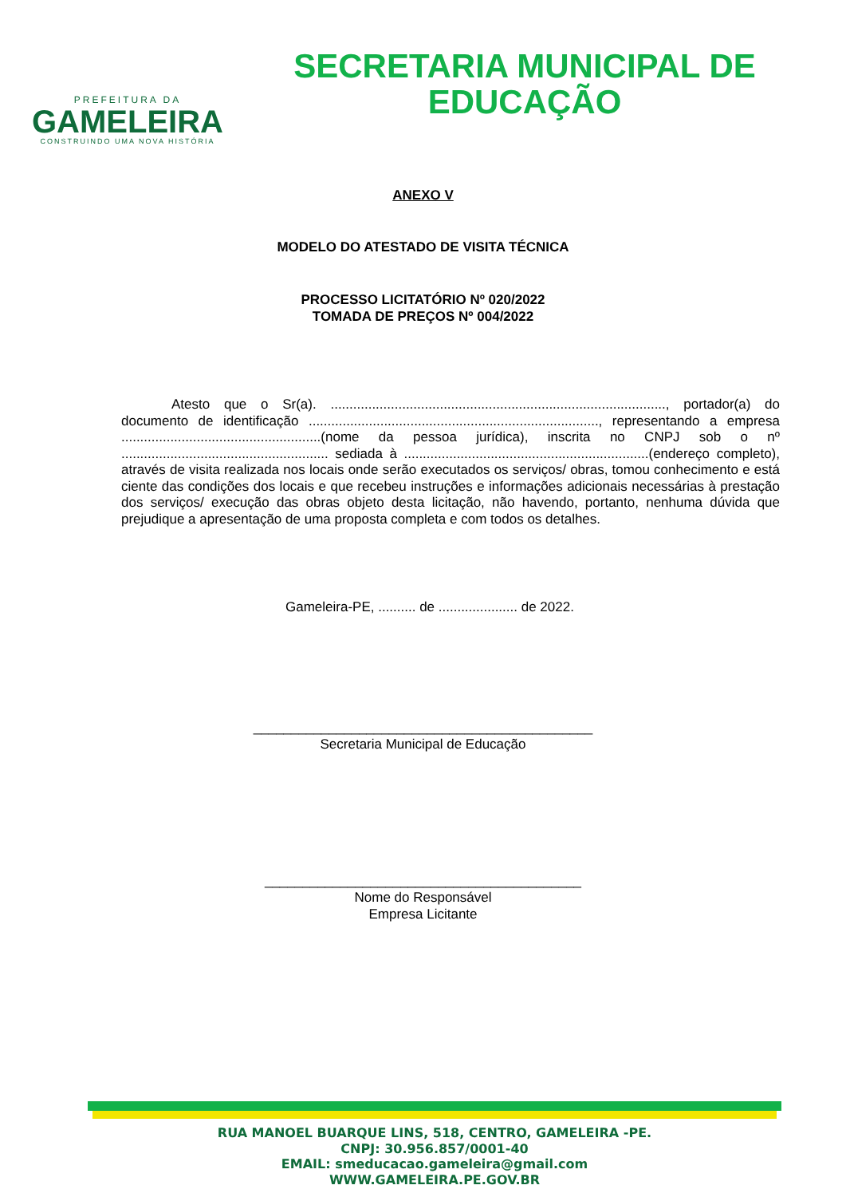PREFEITURA DA
GAMELEIRA
CONSTRUINDO UMA NOVA HISTÓRIA
SECRETARIA MUNICIPAL DE
EDUCAÇÃO
ANEXO V
MODELO DO ATESTADO DE VISITA TÉCNICA
PROCESSO LICITATÓRIO Nº 020/2022
TOMADA DE PREÇOS Nº 004/2022
Atesto que o Sr(a). ........................................................................................., portador(a) do documento de identificação ............................................................................., representando a empresa .....................................................(nome da pessoa jurídica), inscrita no CNPJ sob o nº ....................................................... sediada à .................................................................(endereço completo), através de visita realizada nos locais onde serão executados os serviços/ obras, tomou conhecimento e está ciente das condições dos locais e que recebeu instruções e informações adicionais necessárias à prestação dos serviços/ execução das obras objeto desta licitação, não havendo, portanto, nenhuma dúvida que prejudique a apresentação de uma proposta completa e com todos os detalhes.
Gameleira-PE, .......... de ..................... de 2022.
_____________________________________________
Secretaria Municipal de Educação
__________________________________________
Nome do Responsável
Empresa Licitante
RUA MANOEL BUARQUE LINS, 518, CENTRO, GAMELEIRA -PE.
CNPJ: 30.956.857/0001-40
EMAIL: smeducacao.gameleira@gmail.com
WWW.GAMELEIRA.PE.GOV.BR